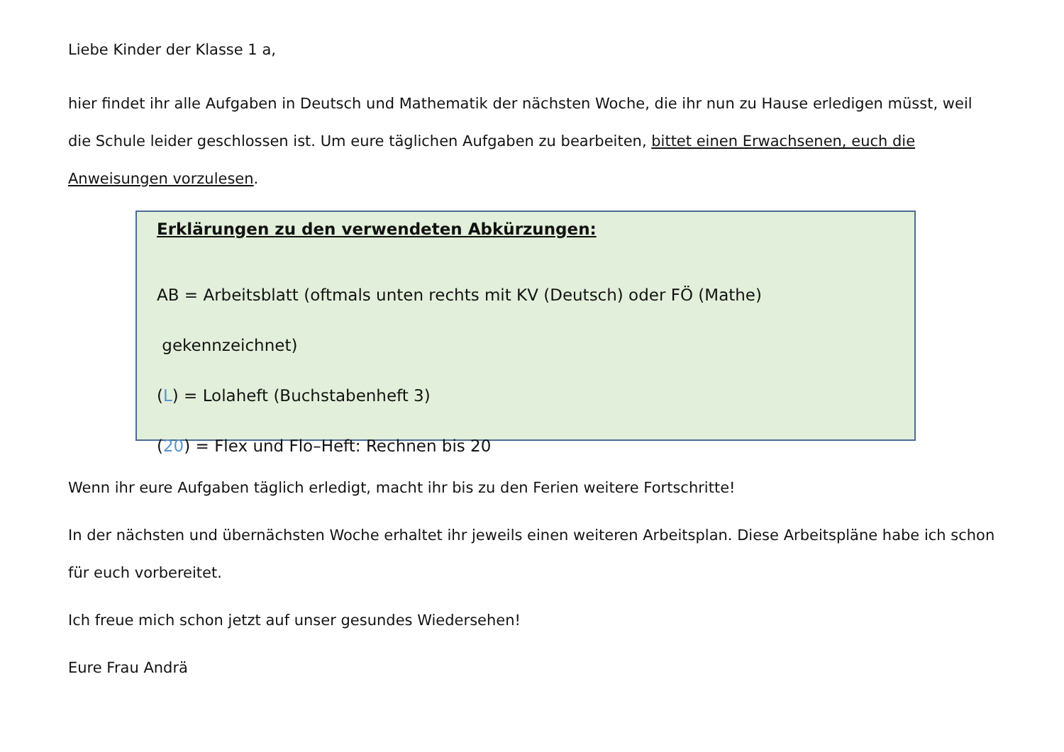Liebe Kinder der Klasse 1 a,
hier findet ihr alle Aufgaben in Deutsch und Mathematik der nächsten Woche, die ihr nun zu Hause erledigen müsst, weil die Schule leider geschlossen ist. Um eure täglichen Aufgaben zu bearbeiten, bittet einen Erwachsenen, euch die Anweisungen vorzulesen.
Erklärungen zu den verwendeten Abkürzungen:
AB = Arbeitsblatt (oftmals unten rechts mit KV (Deutsch) oder FÖ (Mathe)
gekennzeichnet)
(L) = Lolaheft (Buchstabenheft 3)
(20) = Flex und Flo–Heft: Rechnen bis 20
Wenn ihr eure Aufgaben täglich erledigt, macht ihr bis zu den Ferien weitere Fortschritte!
In der nächsten und übernächsten Woche erhaltet ihr jeweils einen weiteren Arbeitsplan. Diese Arbeitspläne habe ich schon für euch vorbereitet.
Ich freue mich schon jetzt auf unser gesundes Wiedersehen!
Eure Frau Andrä